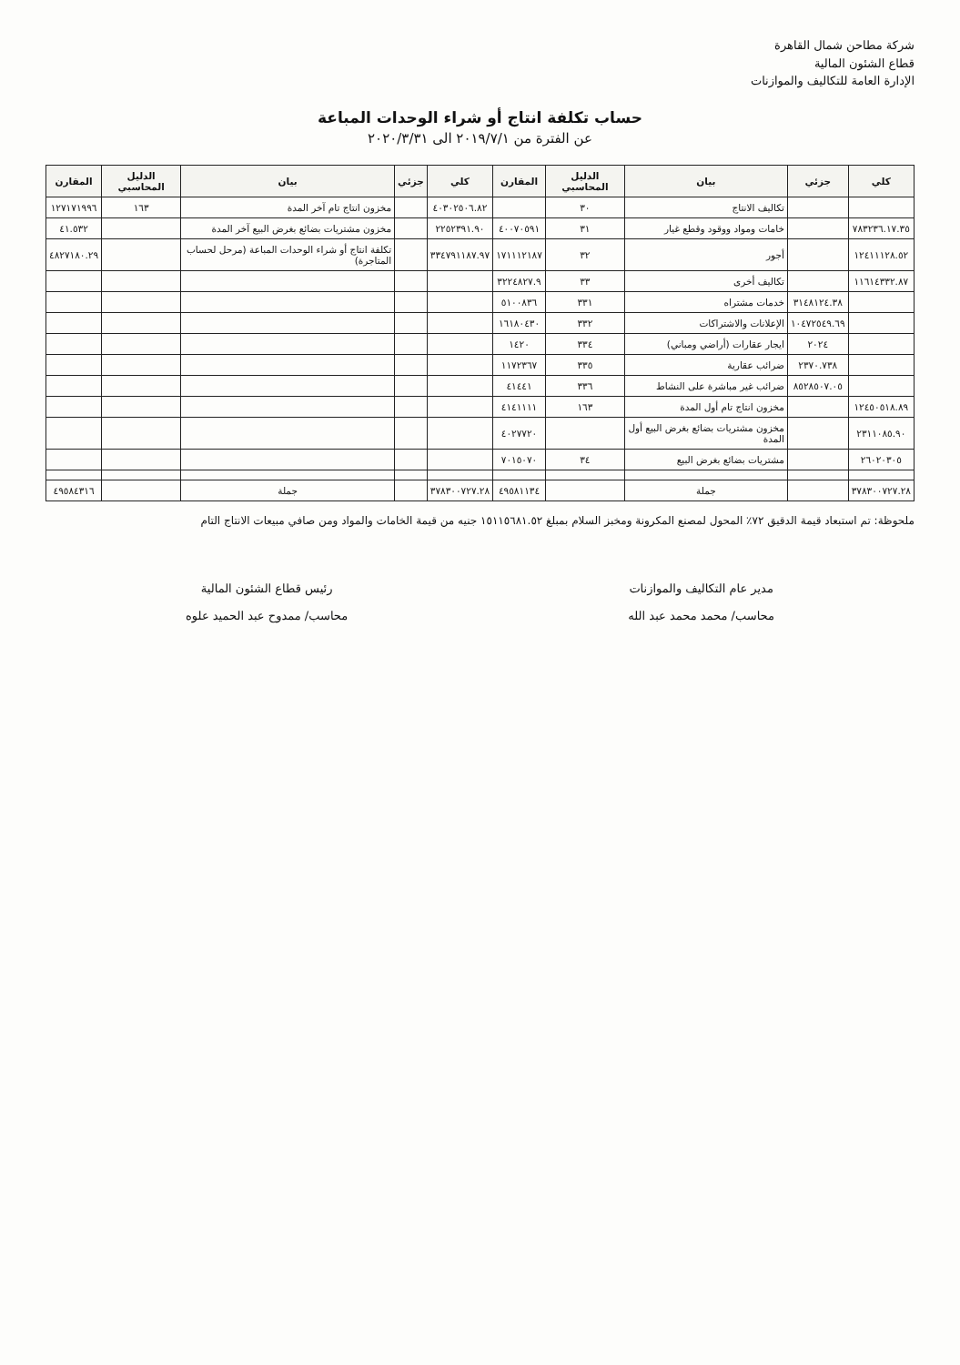شركة مطاحن شمال القاهرة
قطاع الشئون المالية
الإدارة العامة للتكاليف والموازنات
حساب تكلفة انتاج أو شراء الوحدات المباعة
عن الفترة من ٢٠١٩/٧/١ الى ٢٠٢٠/٣/٣١
| كلي | جزئي | بيان | الدليل المحاسبي | المقارن | كلي | جزئي | بيان | الدليل المحاسبي | المقارن |
| --- | --- | --- | --- | --- | --- | --- | --- | --- | --- |
| | | تكاليف الانتاج | ٣٠ | | ٤٠٣٠٢٥٠٦.٨٢ | | مخزون انتاج تام آخر المدة | ١٦٣ | ١٢٧١٧١٩٩٦ |
| ٧٨٣٢٣٦.١٧.٣٥ | | خامات ومواد ووقود وقطع غيار | ٣١ | ٤٠٠٧٠٥٩١ | ٢٢٥٢٣٩١.٩٠ | | مخزون مشتريات بضائع بغرض البيع آخر المدة | | ٤١.٥٣٢ |
| ١٢٤١١١٢٨.٥٢ | | أجور | ٣٢ | ١٧١١١٢١٨٧ | ٣٣٤٧٩١١٨٧.٩٧ | | تكلفة انتاج أو شراء الوحدات المباعة (مرحل لحساب المتاجرة) | | ٤٨٢٧١٨٠.٢٩ |
| ١١٦١٤٣٣٢.٨٧ | | تكاليف أخرى | ٣٣ | ٣٢٢٤٨٢٧.٩ | | | | | |
| | ٣١٤٨١٢٤.٣٨ | خدمات مشتراه | ٣٣١ | ٥١٠٠٨٣٦ | | | | | |
| | ١٠٤٧٢٥٤٩.٦٩ | الإعلانات والاشتراكات | ٣٣٢ | ١٦١٨٠٤٣٠ | | | | | |
| | ٢٠٢٤ | ايجار عقارات (أراضي ومباني) | ٣٣٤ | ١٤٢٠ | | | | | |
| | ٢٣٧٠.٧٣٨ | ضرائب عقارية | ٣٣٥ | ١١٧٢٣٦٧ | | | | | |
| | ٨٥٢٨٥٠٧.٠٥ | ضرائب غير مباشرة على النشاط | ٣٣٦ | ٤١٤٤١ | | | | | |
| ١٢٤٥٠٥١٨.٨٩ | | مخزون انتاج تام أول المدة | ١٦٣ | ٤١٤١١١١ | | | | | |
| ٢٣١١٠٨٥.٩٠ | | مخزون مشتريات بضائع بغرض البيع أول المدة | | ٤٠٢٧٧٢٠ | | | | | |
| ٢٦٠٢٠٣٠٥ | | مشتريات بضائع بغرض البيع | ٣٤ | ٧٠١٥٠٧٠ | | | | | |
| ٣٧٨٣٠٠٧٢٧.٢٨ | | جملة | | ٤٩٥٨١١٣٤ | ٣٧٨٣٠٠٧٢٧.٢٨ | | جملة | | ٤٩٥٨٤٣١٦ |
ملحوظة: تم استبعاد قيمة الدقيق ٧٢٪ المحول لمصنع المكرونة ومخبز السلام بمبلغ ١٥١١٥٦٨١.٥٢ جنيه من قيمة الخامات والمواد ومن صافي مبيعات الانتاج التام
مدير عام التكاليف والموازنات
محاسب/ محمد محمد عبد الله
رئيس قطاع الشئون المالية
محاسب/ ممدوح عبد الحميد علوه